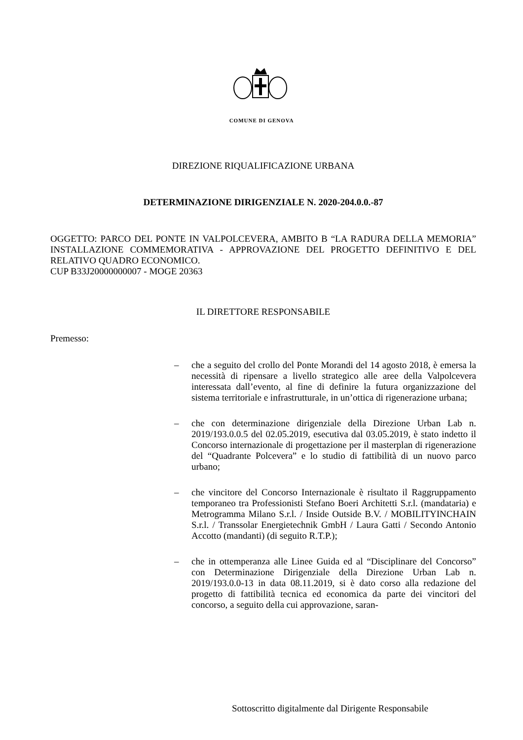COMUNE DI GENOVA
DIREZIONE RIQUALIFICAZIONE URBANA
DETERMINAZIONE DIRIGENZIALE N. 2020-204.0.0.-87
OGGETTO: PARCO DEL PONTE IN VALPOLCEVERA, AMBITO B “LA RADURA DELLA MEMORIA” INSTALLAZIONE COMMEMORATIVA - APPROVAZIONE DEL PROGETTO DEFINITIVO E DEL RELATIVO QUADRO ECONOMICO.
CUP B33J20000000007 - MOGE 20363
IL DIRETTORE RESPONSABILE
Premesso:
– che a seguito del crollo del Ponte Morandi del 14 agosto 2018, è emersa la necessità di ripensare a livello strategico alle aree della Valpolcevera interessata dall’evento, al fine di definire la futura organizzazione del sistema territoriale e infrastrutturale, in un’ottica di rigenerazione urbana;
– che con determinazione dirigenziale della Direzione Urban Lab n. 2019/193.0.0.5 del 02.05.2019, esecutiva dal 03.05.2019, è stato indetto il Concorso internazionale di progettazione per il masterplan di rigenerazione del “Quadrante Polcevera” e lo studio di fattibilità di un nuovo parco urbano;
– che vincitore del Concorso Internazionale è risultato il Raggruppamento temporaneo tra Professionisti Stefano Boeri Architetti S.r.l. (mandataria) e Metrogramma Milano S.r.l. / Inside Outside B.V. / MOBILITYINCHAIN S.r.l. / Transsolar Energietechnik GmbH / Laura Gatti / Secondo Antonio Accotto (mandanti) (di seguito R.T.P.);
– che in ottemperanza alle Linee Guida ed al “Disciplinare del Concorso” con Determinazione Dirigenziale della Direzione Urban Lab n. 2019/193.0.0-13 in data 08.11.2019, si è dato corso alla redazione del progetto di fattibilità tecnica ed economica da parte dei vincitori del concorso, a seguito della cui approvazione, saran-
Sottoscritto digitalmente dal Dirigente Responsabile